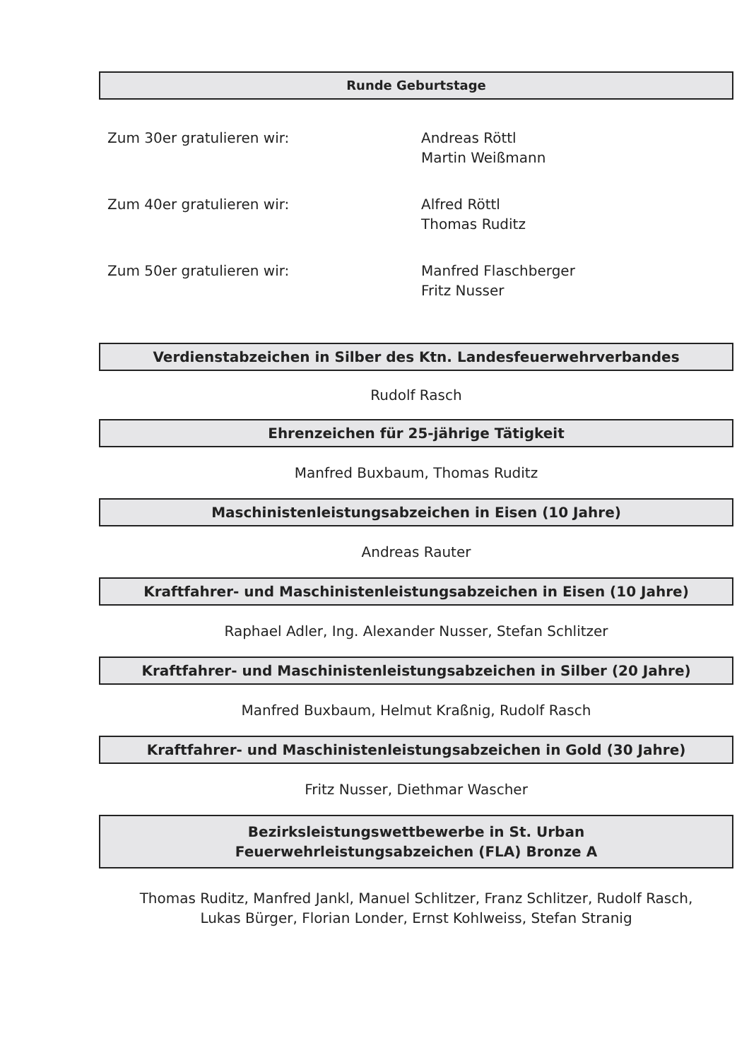Runde Geburtstage
Zum 30er gratulieren wir: Andreas Röttl
Martin Weißmann
Zum 40er gratulieren wir: Alfred Röttl
Thomas Ruditz
Zum 50er gratulieren wir: Manfred Flaschberger
Fritz Nusser
Verdienstabzeichen in Silber des Ktn. Landesfeuerwehrverbandes
Rudolf Rasch
Ehrenzeichen für 25-jährige Tätigkeit
Manfred Buxbaum, Thomas Ruditz
Maschinistenleistungsabzeichen in Eisen (10 Jahre)
Andreas Rauter
Kraftfahrer- und Maschinistenleistungsabzeichen in Eisen (10 Jahre)
Raphael Adler, Ing. Alexander Nusser, Stefan Schlitzer
Kraftfahrer- und Maschinistenleistungsabzeichen in Silber (20 Jahre)
Manfred Buxbaum, Helmut Kraßnig, Rudolf Rasch
Kraftfahrer- und Maschinistenleistungsabzeichen in Gold (30 Jahre)
Fritz Nusser, Diethmar Wascher
Bezirksleistungswettbewerbe in St. Urban
Feuerwehrleistungsabzeichen (FLA) Bronze A
Thomas Ruditz, Manfred Jankl, Manuel Schlitzer, Franz Schlitzer, Rudolf Rasch,
Lukas Bürger, Florian Londer, Ernst Kohlweiss, Stefan Stranig